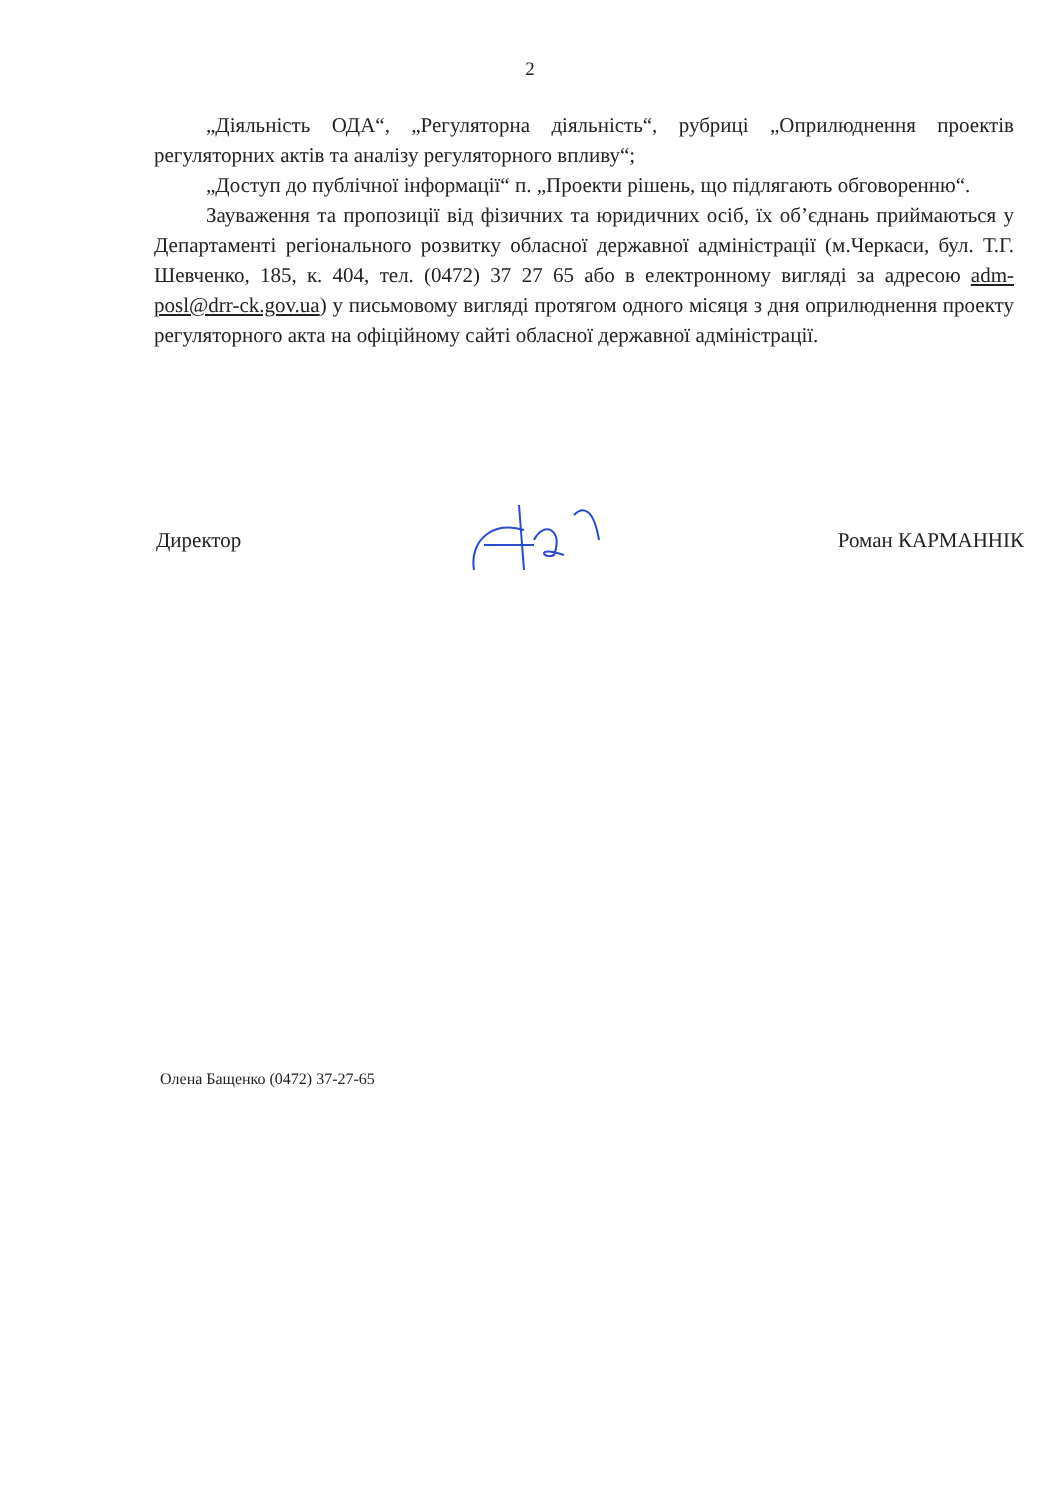2
„Діяльність ОДА“, „Регуляторна діяльність“, рубриці „Оприлюднення проектів регуляторних актів та аналізу регуляторного впливу“;
„Доступ до публічної інформації“ п. „Проекти рішень, що підлягають обговоренню“.
Зауваження та пропозиції від фізичних та юридичних осіб, їх об’єднань приймаються у Департаменті регіонального розвитку обласної державної адміністрації (м.Черкаси, бул. Т.Г. Шевченко, 185, к. 404, тел. (0472) 37 27 65 або в електронному вигляді за адресою adm-posl@drr-ck.gov.ua) у письмовому вигляді протягом одного місяця з дня оприлюднення проекту регуляторного акта на офіційному сайті обласної державної адміністрації.
Директор Роман КАРМАННІК
Олена Бащенко (0472) 37-27-65